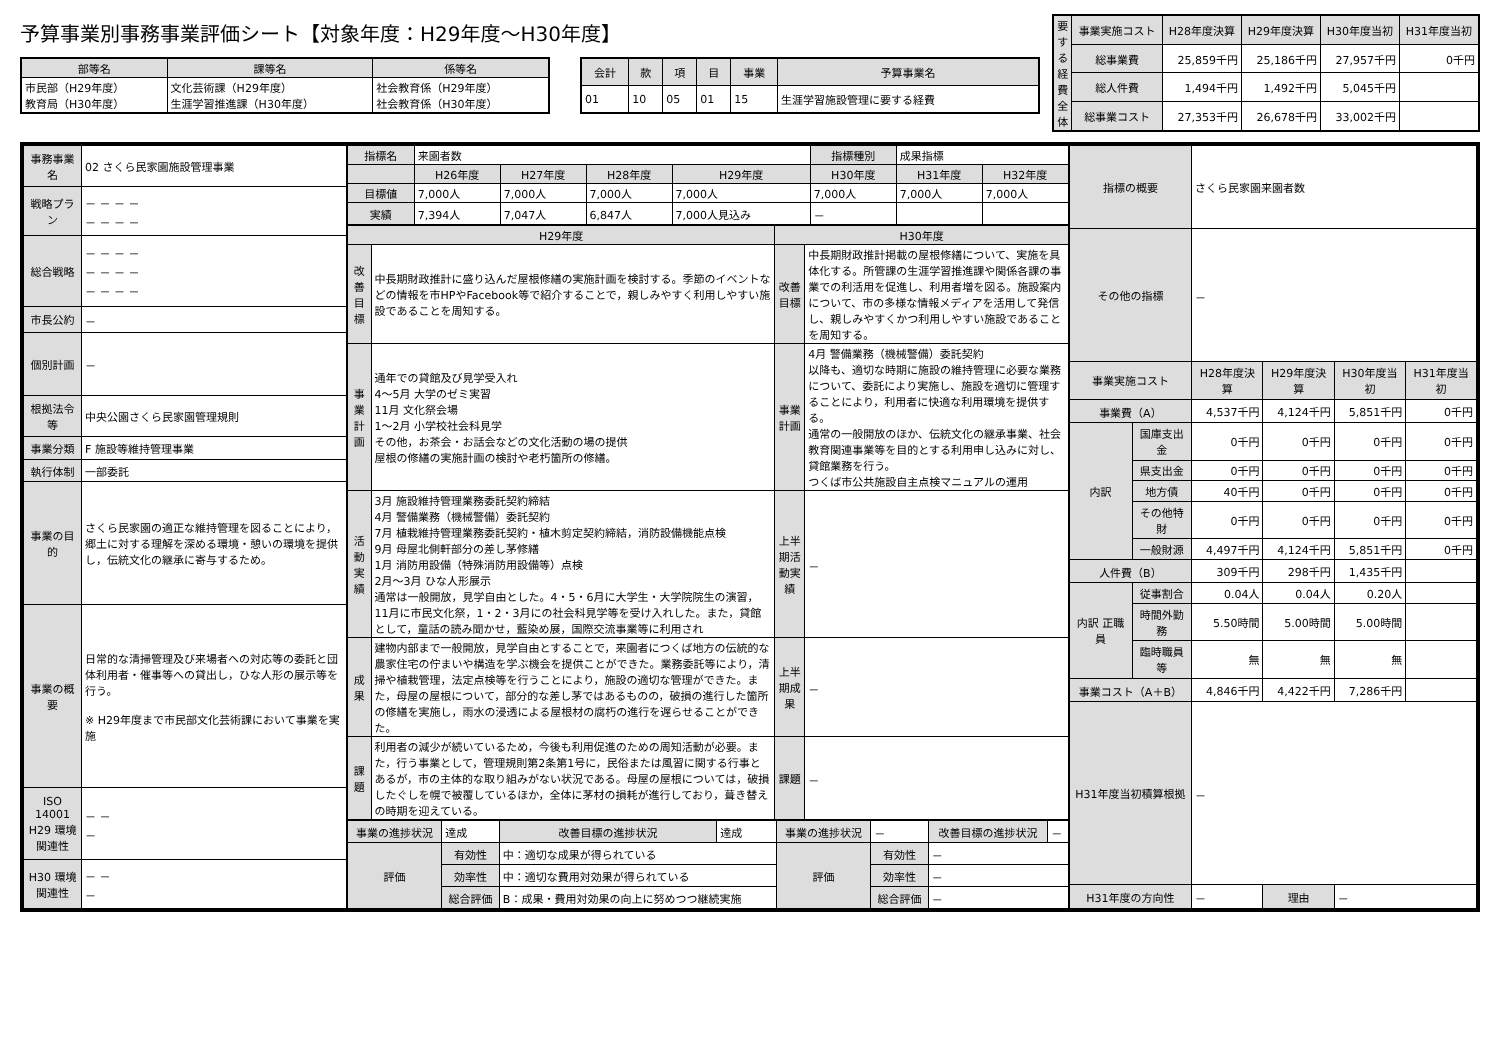予算事業別事務事業評価シート【対象年度：H29年度～H30年度】
| 部等名 | 課等名 | 係等名 |
| --- | --- | --- |
| 市民部（H29年度） 教育局（H30年度） | 文化芸術課（H29年度） 生涯学習推進課（H30年度） | 社会教育係（H29年度） 社会教育係（H30年度） |
| 会計 | 款 | 項 | 目 | 事業 | 予算事業名 |
| --- | --- | --- | --- | --- | --- |
| 01 | 10 | 05 | 01 | 15 | 生涯学習施設管理に要する経費 |
| 要する経費全体 | 事業実施コスト | H28年度決算 | H29年度決算 | H30年度当初 | H31年度当初 |
| --- | --- | --- | --- | --- | --- |
| | 総事業費 | 25,859千円 | 25,186千円 | 27,957千円 | 0千円 |
| | 総人件費 | 1,494千円 | 1,492千円 | 5,045千円 | |
| | 総事業コスト | 27,353千円 | 26,678千円 | 33,002千円 | |
| 事務事業名 | 02 さくら民家園施設管理事業 |
| 戦略プラン | － － － － － － － － |
| 総合戦略 | － － － － － － － － － － － － |
| 市長公約 | － |
| 個別計画 | － |
| 根拠法令等 | 中央公園さくら民家園管理規則 |
| 事業分類 | F 施設等維持管理事業 |
| 執行体制 | 一部委託 |
| 事業の目的 | さくら民家園の適正な維持管理を図ることにより，郷土に対する理解を深める環境・憩いの環境を提供し，伝統文化の継承に寄与するため。 |
| 事業の概要 | 日常的な清掃管理及び来場者への対応等の委託と団体利用者・催事等への貸出し，ひな人形の展示等を行う。 ※ H29年度まで市民部文化芸術課において事業を実施 |
| ISO 14001 H29 環境関連性 | － － － |
| H30 環境関連性 | － － － |
| 指標名 | 来園者数 | | | | 指標種別 | 成果指標 | |
| | H26年度 | H27年度 | H28年度 | H29年度 | H30年度 | H31年度 | H32年度 |
| 目標値 | 7,000人 | 7,000人 | 7,000人 | 7,000人 | 7,000人 | 7,000人 | 7,000人 |
| 実績 | 7,394人 | 7,047人 | 6,847人 | 7,000人見込み | － | | |
| H29年度 | | H30年度 | |
| --- | --- | --- | --- |
| 改善目標 | 中長期財政推計に盛り込んだ屋根修繕の実施計画を検討する。季節のイベントなどの情報を市HPやFacebook等で紹介することで，親しみやすく利用しやすい施設であることを周知する。 | 改善目標 | 中長期財政推計掲載の屋根修繕について、実施を具体化する。所管課の生涯学習推進課や関係各課の事業での利活用を促進し、利用者増を図る。施設案内について、市の多様な情報メディアを活用して発信し、親しみやすくかつ利用しやすい施設であることを周知する。 |
| 事業計画 | 通年での貸館及び見学受入れ 4～5月 大学のゼミ実習 11月 文化祭会場 1～2月 小学校社会科見学 その他，お茶会・お話会などの文化活動の場の提供 屋根の修繕の実施計画の検討や老朽箇所の修繕。 | 事業計画 | 4月 警備業務（機械警備）委託契約 以降も、適切な時期に施設の維持管理に必要な業務について、委託により実施し、施設を適切に管理することにより，利用者に快適な利用環境を提供する。 通常の一般開放のほか、伝統文化の継承事業、社会教育関連事業等を目的とする利用申し込みに対し、貸館業務を行う。 つくば市公共施設自主点検マニュアルの運用 |
| 活動実績 | 3月 施設維持管理業務委託契約締結 4月 警備業務（機械警備）委託契約 7月 植栽維持管理業務委託契約・植木剪定契約締結，消防設備機能点検 9月 母屋北側軒部分の差し茅修繕 1月 消防用設備（特殊消防用設備等）点検 2月～3月 ひな人形展示 通常は一般開放，見学自由とした。4・5・6月に大学生・大学院院生の演習，11月に市民文化祭，1・2・3月にの社会科見学等を受け入れした。また，貸館として，童話の読み聞かせ，藍染め展，国際交流事業等に利用され | 上半期活動実績 | － |
| 成果 | 建物内部まで一般開放，見学自由とすることで，来園者につくば地方の伝統的な農家住宅の佇まいや構造を学ぶ機会を提供ことができた。業務委託等により，清掃や植栽管理，法定点検等を行うことにより，施設の適切な管理ができた。また，母屋の屋根について，部分的な差し茅ではあるものの，破損の進行した箇所の修繕を実施し，雨水の浸透による屋根材の腐朽の進行を遅らせることができた。 | 上半期成果 | － |
| 課題 | 利用者の減少が続いているため，今後も利用促進のための周知活動が必要。また，行う事業として，管理規則第2条第1号に，民俗または風習に関する行事とあるが，市の主体的な取り組みがない状況である。母屋の屋根については，破損したぐしを幌で被覆しているほか，全体に茅材の損耗が進行しており，葺き替えの時期を迎えている。 | 課題 | － |
| 事業の進捗状況 | 達成 | 改善目標の進捗状況 | 達成 | 事業の進捗状況 | － | 改善目標の進捗状況 | － |
| 評価 | 有効性 | 中：適切な成果が得られている | | 評価 | 有効性 | － | |
| | 効率性 | 中：適切な費用対効果が得られている | | | 効率性 | － | |
| | 総合評価 | B：成果・費用対効果の向上に努めつつ継続実施 | | | 総合評価 | － | |
| 指標の概要 | | さくら民家園来園者数 | | | |
| その他の指標 | | － | | | |
| 事業実施コスト | | H28年度決算 | H29年度決算 | H30年度当初 | H31年度当初 |
| 事業費（A） | | 4,537千円 | 4,124千円 | 5,851千円 | 0千円 |
| 内訳 | 国庫支出金 | 0千円 | 0千円 | 0千円 | 0千円 |
| | 県支出金 | 0千円 | 0千円 | 0千円 | 0千円 |
| | 地方債 | 40千円 | 0千円 | 0千円 | 0千円 |
| | その他特財 | 0千円 | 0千円 | 0千円 | 0千円 |
| | 一般財源 | 4,497千円 | 4,124千円 | 5,851千円 | 0千円 |
| 人件費（B） | | 309千円 | 298千円 | 1,435千円 | |
| 内訳 正職員 | 従事割合 | 0.04人 | 0.04人 | 0.20人 | |
| | 時間外勤務 | 5.50時間 | 5.00時間 | 5.00時間 | |
| | 臨時職員等 | 無 | 無 | 無 | |
| 事業コスト（A＋B） | | 4,846千円 | 4,422千円 | 7,286千円 | |
| H31年度当初積算根拠 | | － | | | |
| H31年度の方向性 | | － | 理由 | － | |